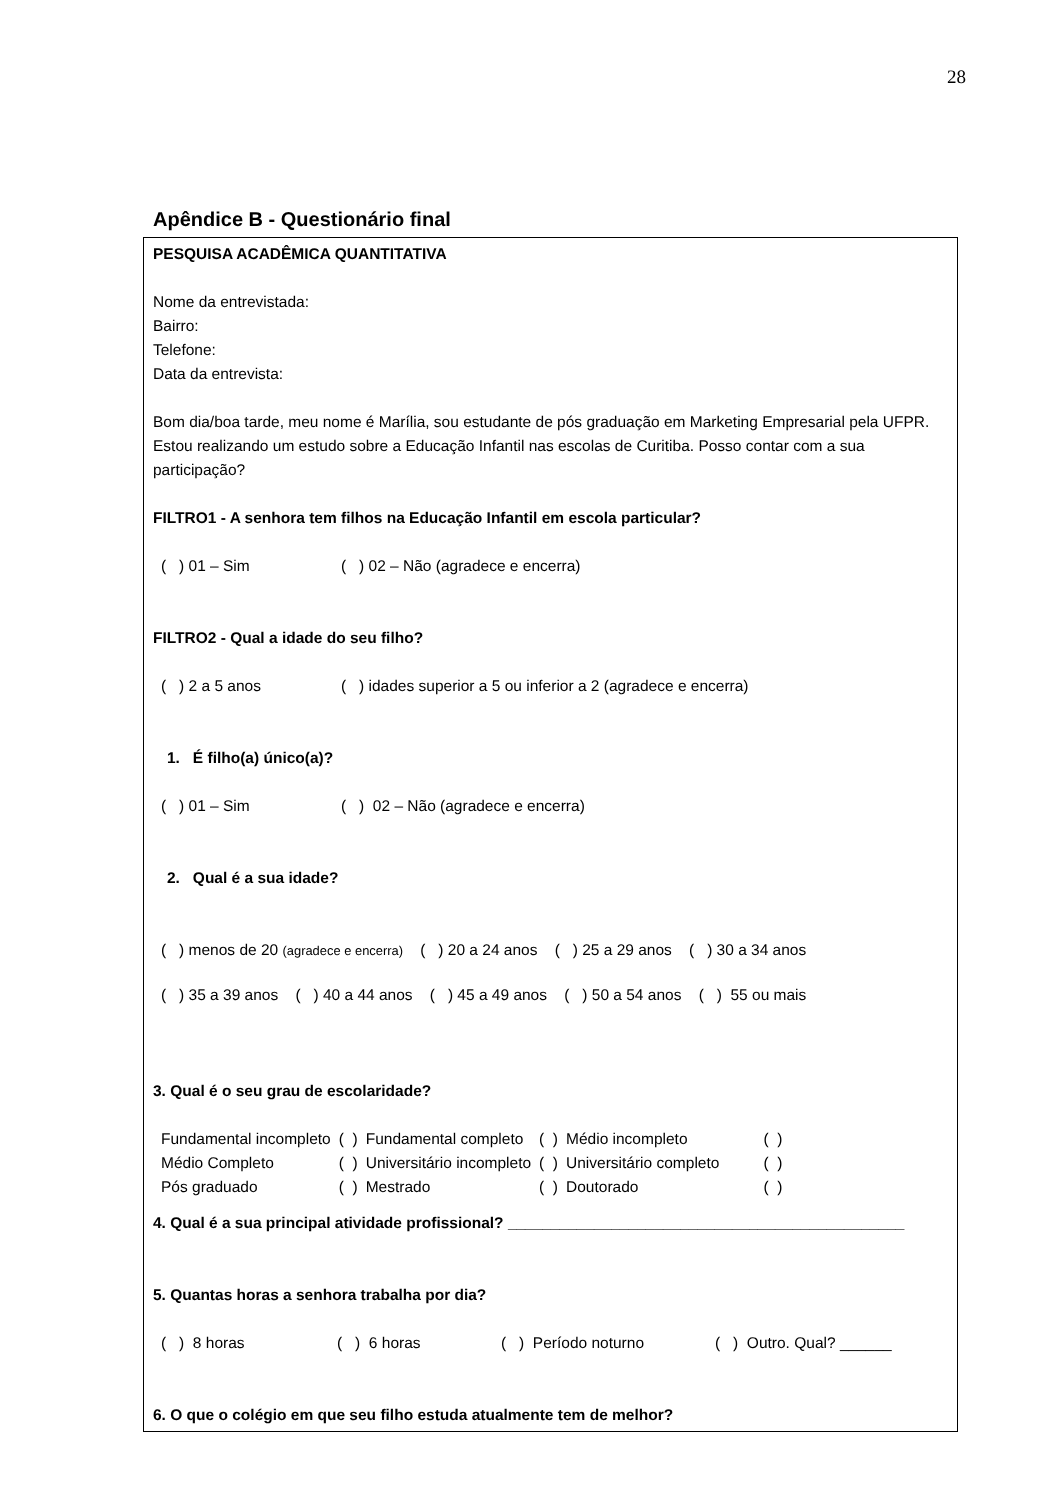28
Apêndice B - Questionário final
PESQUISA ACADÊMICA QUANTITATIVA
Nome da entrevistada:
Bairro:
Telefone:
Data da entrevista:
Bom dia/boa tarde, meu nome é Marília, sou estudante de pós graduação em Marketing Empresarial pela UFPR. Estou realizando um estudo sobre a Educação Infantil nas escolas de Curitiba. Posso contar com a sua participação?
FILTRO1 - A senhora tem filhos na Educação Infantil em escola particular?
( ) 01 – Sim ( ) 02 – Não (agradece e encerra)
FILTRO2 - Qual a idade do seu filho?
( ) 2 a 5 anos ( ) idades superior a 5 ou inferior a 2 (agradece e encerra)
1. É filho(a) único(a)?
( ) 01 – Sim ( ) 02 – Não (agradece e encerra)
2. Qual é a sua idade?
( ) menos de 20 (agradece e encerra) ( ) 20 a 24 anos ( ) 25 a 29 anos ( ) 30 a 34 anos
( ) 35 a 39 anos ( ) 40 a 44 anos ( ) 45 a 49 anos ( ) 50 a 54 anos ( ) 55 ou mais
3. Qual é o seu grau de escolaridade?
| Fundamental incompleto | ( ) | Fundamental completo | ( ) | Médio incompleto | ( ) |
| Médio Completo | ( ) | Universitário incompleto | ( ) | Universitário completo | ( ) |
| Pós graduado | ( ) | Mestrado | ( ) | Doutorado | ( ) |
4. Qual é a sua principal atividade profissional? ______________________________________________
5. Quantas horas a senhora trabalha por dia?
( ) 8 horas ( ) 6 horas ( ) Período noturno ( ) Outro. Qual? ______
6. O que o colégio em que seu filho estuda atualmente tem de melhor?